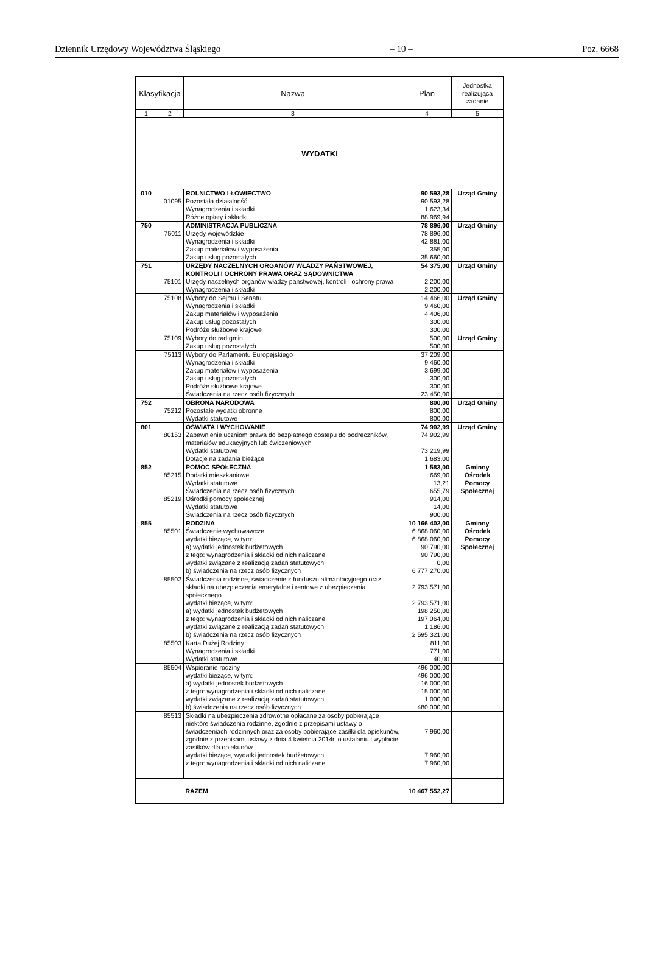Dziennik Urzędowy Województwa Śląskiego – 10 – Poz. 6668
| Klasyfikacja | | Nazwa | Plan | Jednostka realizująca zadanie |
| --- | --- | --- | --- | --- |
| 1 | 2 | 3 | 4 | 5 |
| WYDATKI | | | | |
| 010 | | ROLNICTWO I ŁOWIECTWO | 90 593,28 | Urząd Gminy |
| | 01095 | Pozostała działalność | 90 593,28 | |
| | | Wynagrodzenia i składki | 1 623,34 | |
| | | Różne opłaty i składki | 88 969,94 | |
| 750 | | ADMINISTRACJA PUBLICZNA | 78 896,00 | Urząd Gminy |
| | 75011 | Urzędy wojewódzkie | 78 896,00 | |
| | | Wynagrodzenia i składki | 42 881,00 | |
| | | Zakup materiałów i wyposażenia | 355,00 | |
| | | Zakup usług pozostałych | 35 660,00 | |
| 751 | | URZĘDY NACZELNYCH ORGANÓW WŁADZY PAŃSTWOWEJ, KONTROLI I OCHRONY PRAWA ORAZ SĄDOWNICTWA | 54 375,00 | Urząd Gminy |
| | 75101 | Urzędy naczelnych organów władzy państwowej, kontroli i ochrony prawa | 2 200,00 | |
| | | Wynagrodzenia i składki | 2 200,00 | |
| | 75108 | Wybory do Sejmu i Senatu | 14 466,00 | Urząd Gminy |
| | | Wynagrodzenia i składki | 9 460,00 | |
| | | Zakup materiałów i wyposażenia | 4 406,00 | |
| | | Zakup usług pozostałych | 300,00 | |
| | | Podróże służbowe krajowe | 300,00 | |
| | 75109 | Wybory do rad gmin | 500,00 | Urząd Gminy |
| | | Zakup usług pozostałych | 500,00 | |
| | 75113 | Wybory do Parlamentu Europejskiego | 37 209,00 | |
| | | Wynagrodzenia i składki | 9 460,00 | |
| | | Zakup materiałów i wyposażenia | 3 699,00 | |
| | | Zakup usług pozostałych | 300,00 | |
| | | Podróże służbowe krajowe | 300,00 | |
| | | Świadczenia na rzecz osób fizycznych | 23 450,00 | |
| 752 | | OBRONA NARODOWA | 800,00 | Urząd Gminy |
| | 75212 | Pozostałe wydatki obronne | 800,00 | |
| | | Wydatki statutowe | 800,00 | |
| 801 | | OŚWIATA I WYCHOWANIE | 74 902,99 | Urząd Gminy |
| | 80153 | Zapewnienie uczniom prawa do bezpłatnego dostępu do podręczników, materiałów edukacyjnych lub ćwiczeniowych | 74 902,99 | |
| | | Wydatki statutowe | 73 219,99 | |
| | | Dotacje na zadania bieżące | 1 683,00 | |
| 852 | | POMOC SPOŁECZNA | 1 583,00 | Gminny Ośrodek Pomocy Społecznej |
| | 85215 | Dodatki mieszkaniowe | 669,00 | |
| | | Wydatki statutowe | 13,21 | |
| | | Świadczenia na rzecz osób fizycznych | 655,79 | |
| | 85219 | Ośrodki pomocy społecznej | 914,00 | |
| | | Wydatki statutowe | 14,00 | |
| | | Świadczenia na rzecz osób fizycznych | 900,00 | |
| 855 | | RODZINA | 10 166 402,00 | Gminny Ośrodek Pomocy Społecznej |
| | 85501 | Świadczenie wychowawcze | 6 868 060,00 | |
| | | wydatki bieżące, w tym: | 6 868 060,00 | |
| | | a) wydatki jednostek budżetowych | 90 790,00 | |
| | | z tego: wynagrodzenia i składki od nich naliczane | 90 790,00 | |
| | | wydatki związane z realizacją zadań statutowych | 0,00 | |
| | | b) świadczenia na rzecz osób fizycznych | 6 777 270,00 | |
| | 85502 | Świadczenia rodzinne, świadczenie z funduszu alimantacyjnego oraz składki na ubezpieczenia emerytalne i rentowe z ubezpieczenia społecznego | 2 793 571,00 | |
| | | wydatki bieżące, w tym: | 2 793 571,00 | |
| | | a) wydatki jednostek budżetowych | 198 250,00 | |
| | | z tego: wynagrodzenia i składki od nich naliczane | 197 064,00 | |
| | | wydatki związane z realizacją zadań statutowych | 1 186,00 | |
| | | b) świadczenia na rzecz osób fizycznych | 2 595 321,00 | |
| | 85503 | Karta Dużej Rodziny | 811,00 | |
| | | Wynagrodzenia i składki | 771,00 | |
| | | Wydatki statutowe | 40,00 | |
| | 85504 | Wspieranie rodziny | 496 000,00 | |
| | | wydatki bieżące, w tym: | 496 000,00 | |
| | | a) wydatki jednostek budżetowych | 16 000,00 | |
| | | z tego: wynagrodzenia i składki od nich naliczane | 15 000,00 | |
| | | wydatki związane z realizacją zadań statutowych | 1 000,00 | |
| | | b) świadczenia na rzecz osób fizycznych | 480 000,00 | |
| | 85513 | Składki na ubezpieczenia zdrowotne opłacane za osoby pobierające niektóre świadczenia rodzinne, zgodnie z przepisami ustawy o świadczeniach rodzinnych oraz za osoby pobierające zasiłki dla opiekunów, zgodnie z przepisami ustawy z dnia 4 kwietnia 2014r. o ustalaniu i wypłacie zasiłków dla opiekunów | 7 960,00 | |
| | | wydatki bieżące, wydatki jednostek budżetowych | 7 960,00 | |
| | | z tego: wynagrodzenia i składki od nich naliczane | 7 960,00 | |
| | | RAZEM | 10 467 552,27 | |